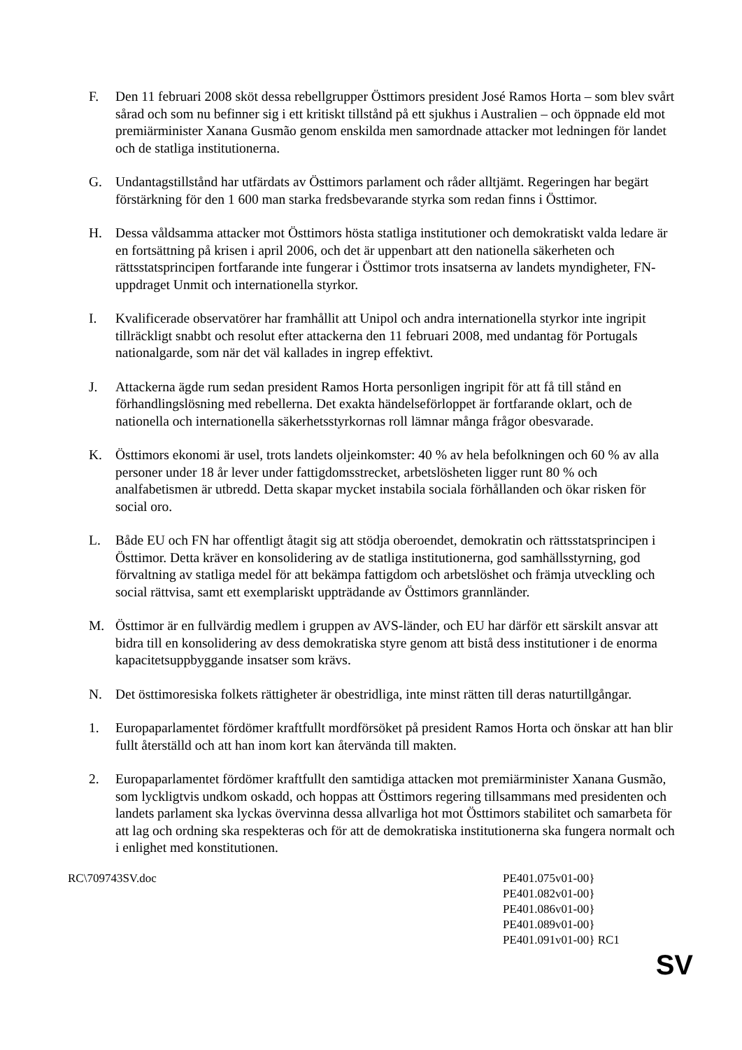F. Den 11 februari 2008 sköt dessa rebellgrupper Östtimors president José Ramos Horta – som blev svårt sårad och som nu befinner sig i ett kritiskt tillstånd på ett sjukhus i Australien – och öppnade eld mot premiärminister Xanana Gusmão genom enskilda men samordnade attacker mot ledningen för landet och de statliga institutionerna.
G. Undantagstillstånd har utfärdats av Östtimors parlament och råder alltjämt. Regeringen har begärt förstärkning för den 1 600 man starka fredsbevarande styrka som redan finns i Östtimor.
H. Dessa våldsamma attacker mot Östtimors hösta statliga institutioner och demokratiskt valda ledare är en fortsättning på krisen i april 2006, och det är uppenbart att den nationella säkerheten och rättsstatsprincipen fortfarande inte fungerar i Östtimor trots insatserna av landets myndigheter, FN-uppdraget Unmit och internationella styrkor.
I. Kvalificerade observatörer har framhållit att Unipol och andra internationella styrkor inte ingripit tillräckligt snabbt och resolut efter attackerna den 11 februari 2008, med undantag för Portugals nationalgarde, som när det väl kallades in ingrep effektivt.
J. Attackerna ägde rum sedan president Ramos Horta personligen ingripit för att få till stånd en förhandlingslösning med rebellerna. Det exakta händelseförloppet är fortfarande oklart, och de nationella och internationella säkerhetsstyrkornas roll lämnar många frågor obesvarade.
K. Östtimors ekonomi är usel, trots landets oljeinkomster: 40 % av hela befolkningen och 60 % av alla personer under 18 år lever under fattigdomsstrecket, arbetslösheten ligger runt 80 % och analfabetismen är utbredd. Detta skapar mycket instabila sociala förhållanden och ökar risken för social oro.
L. Både EU och FN har offentligt åtagit sig att stödja oberoendet, demokratin och rättsstatsprincipen i Östtimor. Detta kräver en konsolidering av de statliga institutionerna, god samhällsstyrning, god förvaltning av statliga medel för att bekämpa fattigdom och arbetslöshet och främja utveckling och social rättvisa, samt ett exemplariskt uppträdande av Östtimors grannländer.
M. Östtimor är en fullvärdig medlem i gruppen av AVS-länder, och EU har därför ett särskilt ansvar att bidra till en konsolidering av dess demokratiska styre genom att bistå dess institutioner i de enorma kapacitetsuppbyggande insatser som krävs.
N. Det östtimoresiska folkets rättigheter är obestridliga, inte minst rätten till deras naturtillgångar.
1. Europaparlamentet fördömer kraftfullt mordförsöket på president Ramos Horta och önskar att han blir fullt återställd och att han inom kort kan återvända till makten.
2. Europaparlamentet fördömer kraftfullt den samtidiga attacken mot premiärminister Xanana Gusmão, som lyckligtvis undkom oskadd, och hoppas att Östtimors regering tillsammans med presidenten och landets parlament ska lyckas övervinna dessa allvarliga hot mot Östtimors stabilitet och samarbeta för att lag och ordning ska respekteras och för att de demokratiska institutionerna ska fungera normalt och i enlighet med konstitutionen.
RC\709743SV.doc PE401.075v01-00}
PE401.082v01-00}
PE401.086v01-00}
PE401.089v01-00}
PE401.091v01-00} RC1
SV